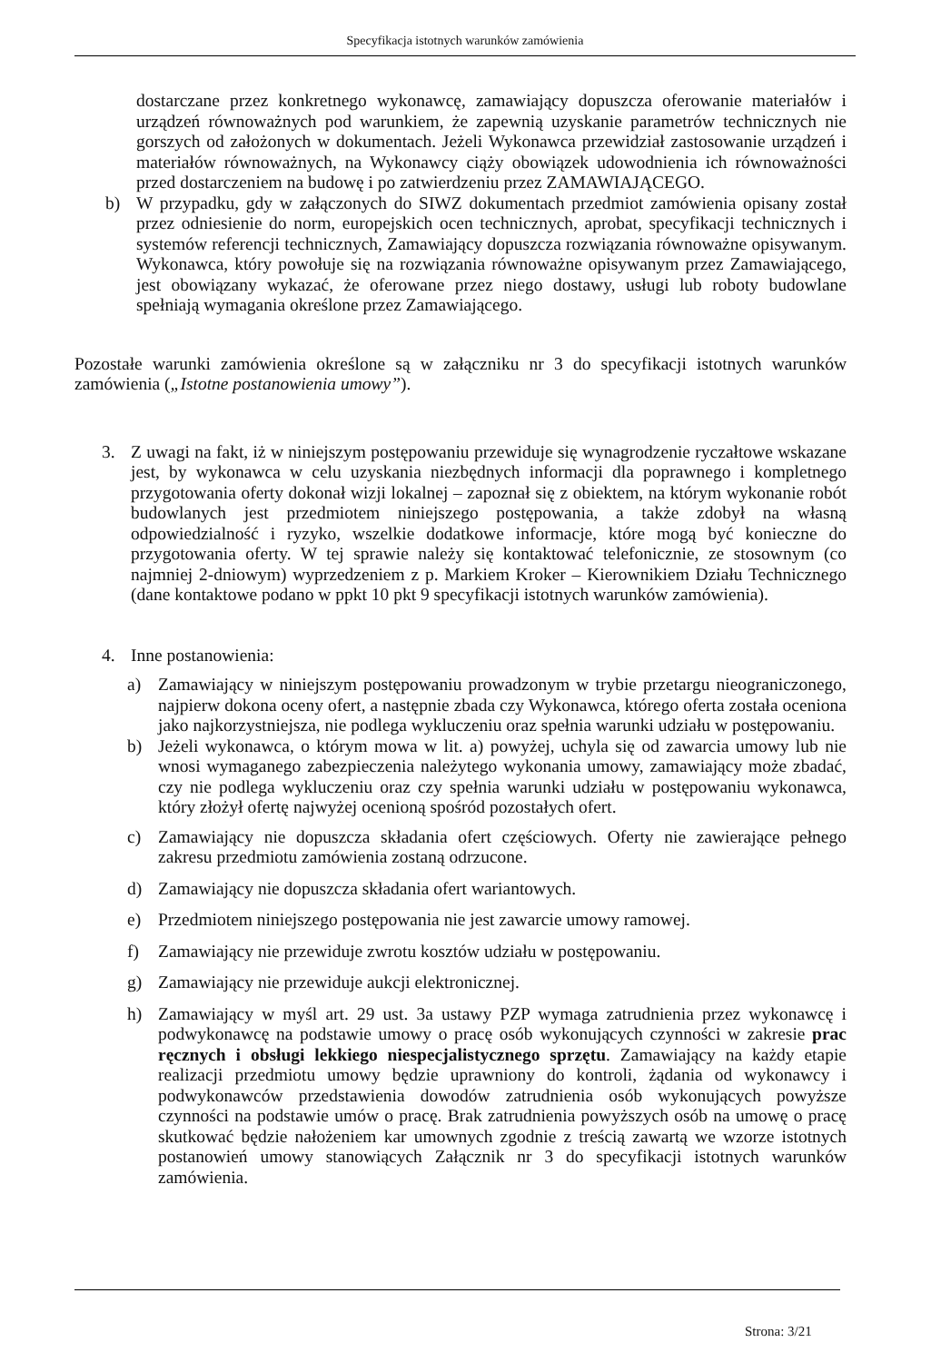Specyfikacja istotnych warunków zamówienia
dostarczane przez konkretnego wykonawcę, zamawiający dopuszcza oferowanie materiałów i urządzeń równoważnych pod warunkiem, że zapewnią uzyskanie parametrów technicznych nie gorszych od założonych w dokumentach. Jeżeli Wykonawca przewidział zastosowanie urządzeń i materiałów równoważnych, na Wykonawcy ciąży obowiązek udowodnienia ich równoważności przed dostarczeniem na budowę i po zatwierdzeniu przez ZAMAWIAJĄCEGO.
b) W przypadku, gdy w załączonych do SIWZ dokumentach przedmiot zamówienia opisany został przez odniesienie do norm, europejskich ocen technicznych, aprobat, specyfikacji technicznych i systemów referencji technicznych, Zamawiający dopuszcza rozwiązania równoważne opisywanym. Wykonawca, który powołuje się na rozwiązania równoważne opisywanym przez Zamawiającego, jest obowiązany wykazać, że oferowane przez niego dostawy, usługi lub roboty budowlane spełniają wymagania określone przez Zamawiającego.
Pozostałe warunki zamówienia określone są w załączniku nr 3 do specyfikacji istotnych warunków zamówienia („Istotne postanowienia umowy”).
3. Z uwagi na fakt, iż w niniejszym postępowaniu przewiduje się wynagrodzenie ryczałtowe wskazane jest, by wykonawca w celu uzyskania niezbędnych informacji dla poprawnego i kompletnego przygotowania oferty dokonał wizji lokalnej – zapoznał się z obiektem, na którym wykonanie robót budowlanych jest przedmiotem niniejszego postępowania, a także zdobył na własną odpowiedzialność i ryzyko, wszelkie dodatkowe informacje, które mogą być konieczne do przygotowania oferty. W tej sprawie należy się kontaktować telefonicznie, ze stosownym (co najmniej 2-dniowym) wyprzedzeniem z p. Markiem Kroker – Kierownikiem Działu Technicznego (dane kontaktowe podano w ppkt 10 pkt 9 specyfikacji istotnych warunków zamówienia).
4. Inne postanowienia:
a) Zamawiający w niniejszym postępowaniu prowadzonym w trybie przetargu nieograniczonego, najpierw dokona oceny ofert, a następnie zbada czy Wykonawca, którego oferta została oceniona jako najkorzystniejsza, nie podlega wykluczeniu oraz spełnia warunki udziału w postępowaniu.
b) Jeżeli wykonawca, o którym mowa w lit. a) powyżej, uchyla się od zawarcia umowy lub nie wnosi wymaganego zabezpieczenia należytego wykonania umowy, zamawiający może zbadać, czy nie podlega wykluczeniu oraz czy spełnia warunki udziału w postępowaniu wykonawca, który złożył ofertę najwyżej ocenioną spośród pozostałych ofert.
c) Zamawiający nie dopuszcza składania ofert częściowych. Oferty nie zawierające pełnego zakresu przedmiotu zamówienia zostaną odrzucone.
d) Zamawiający nie dopuszcza składania ofert wariantowych.
e) Przedmiotem niniejszego postępowania nie jest zawarcie umowy ramowej.
f) Zamawiający nie przewiduje zwrotu kosztów udziału w postępowaniu.
g) Zamawiający nie przewiduje aukcji elektronicznej.
h) Zamawiający w myśl art. 29 ust. 3a ustawy PZP wymaga zatrudnienia przez wykonawcę i podwykonawcę na podstawie umowy o pracę osób wykonujących czynności w zakresie prac ręcznych i obsługi lekkiego niespecjalistycznego sprzętu. Zamawiający na każdy etapie realizacji przedmiotu umowy będzie uprawniony do kontroli, żądania od wykonawcy i podwykonawców przedstawienia dowodów zatrudnienia osób wykonujących powyższe czynności na podstawie umów o pracę. Brak zatrudnienia powyższych osób na umowę o pracę skutkować będzie nałożeniem kar umownych zgodnie z treścią zawartą we wzorze istotnych postanowień umowy stanowiących Załącznik nr 3 do specyfikacji istotnych warunków zamówienia.
Strona: 3/21